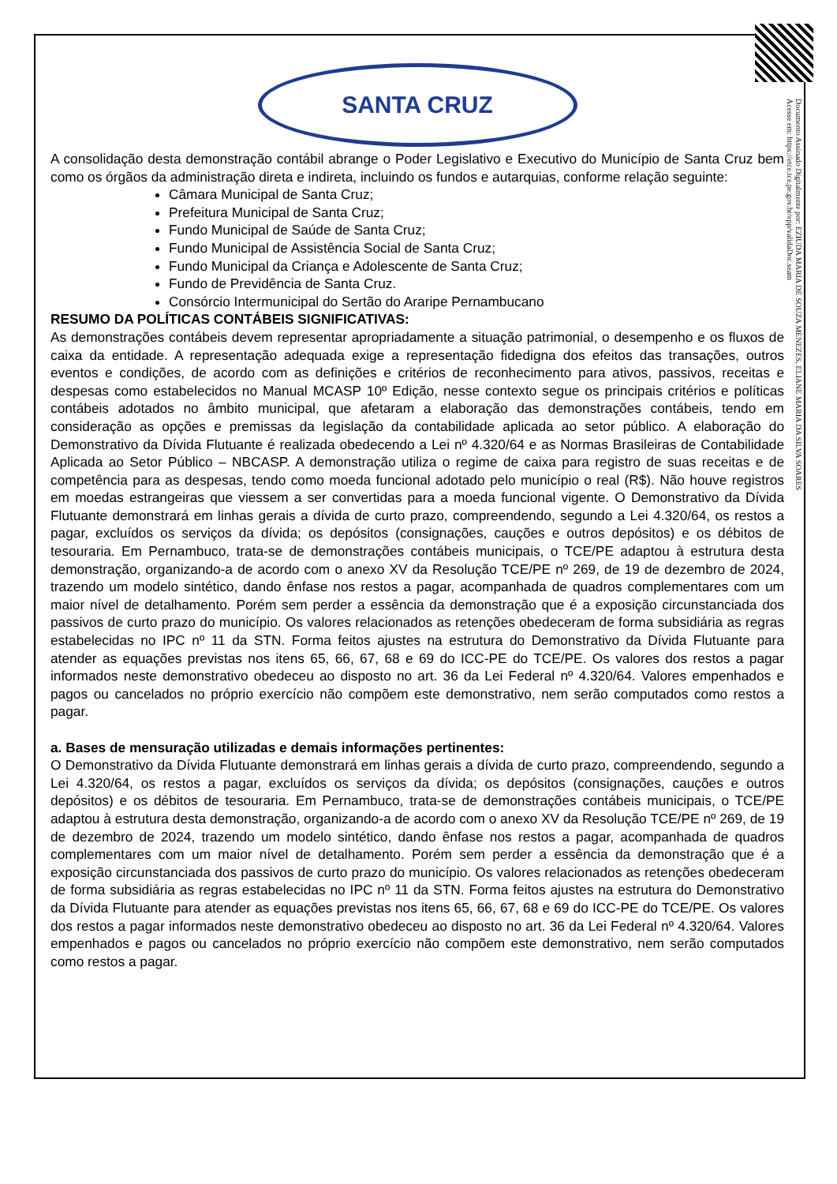Documento Assinado Digitalmente por: EZIUDA MARIA DE SOUZA MENEZES, ELIANE MARIA DA SILVA SOARES
Acesse em: https://etce.tce.pe.gov.br/epp/validaDoc.seam
SANTA CRUZ
A consolidação desta demonstração contábil abrange o Poder Legislativo e Executivo do Município de Santa Cruz bem como os órgãos da administração direta e indireta, incluindo os fundos e autarquias, conforme relação seguinte:
Câmara Municipal de Santa Cruz;
Prefeitura Municipal de Santa Cruz;
Fundo Municipal de Saúde de Santa Cruz;
Fundo Municipal de Assistência Social de Santa Cruz;
Fundo Municipal da Criança e Adolescente de Santa Cruz;
Fundo de Previdência de Santa Cruz.
Consórcio Intermunicipal do Sertão do Araripe Pernambucano
RESUMO DA POLÍTICAS CONTÁBEIS SIGNIFICATIVAS:
As demonstrações contábeis devem representar apropriadamente a situação patrimonial, o desempenho e os fluxos de caixa da entidade. A representação adequada exige a representação fidedigna dos efeitos das transações, outros eventos e condições, de acordo com as definições e critérios de reconhecimento para ativos, passivos, receitas e despesas como estabelecidos no Manual MCASP 10º Edição, nesse contexto segue os principais critérios e políticas contábeis adotados no âmbito municipal, que afetaram a elaboração das demonstrações contábeis, tendo em consideração as opções e premissas da legislação da contabilidade aplicada ao setor público. A elaboração do Demonstrativo da Dívida Flutuante é realizada obedecendo a Lei nº 4.320/64 e as Normas Brasileiras de Contabilidade Aplicada ao Setor Público – NBCASP. A demonstração utiliza o regime de caixa para registro de suas receitas e de competência para as despesas, tendo como moeda funcional adotado pelo município o real (R$). Não houve registros em moedas estrangeiras que viessem a ser convertidas para a moeda funcional vigente. O Demonstrativo da Dívida Flutuante demonstrará em linhas gerais a dívida de curto prazo, compreendendo, segundo a Lei 4.320/64, os restos a pagar, excluídos os serviços da dívida; os depósitos (consignações, cauções e outros depósitos) e os débitos de tesouraria. Em Pernambuco, trata-se de demonstrações contábeis municipais, o TCE/PE adaptou à estrutura desta demonstração, organizando-a de acordo com o anexo XV da Resolução TCE/PE nº 269, de 19 de dezembro de 2024, trazendo um modelo sintético, dando ênfase nos restos a pagar, acompanhada de quadros complementares com um maior nível de detalhamento. Porém sem perder a essência da demonstração que é a exposição circunstanciada dos passivos de curto prazo do município. Os valores relacionados as retenções obedeceram de forma subsidiária as regras estabelecidas no IPC nº 11 da STN. Forma feitos ajustes na estrutura do Demonstrativo da Dívida Flutuante para atender as equações previstas nos itens 65, 66, 67, 68 e 69 do ICC-PE do TCE/PE. Os valores dos restos a pagar informados neste demonstrativo obedeceu ao disposto no art. 36 da Lei Federal nº 4.320/64. Valores empenhados e pagos ou cancelados no próprio exercício não compõem este demonstrativo, nem serão computados como restos a pagar.
a. Bases de mensuração utilizadas e demais informações pertinentes:
O Demonstrativo da Dívida Flutuante demonstrará em linhas gerais a dívida de curto prazo, compreendendo, segundo a Lei 4.320/64, os restos a pagar, excluídos os serviços da dívida; os depósitos (consignações, cauções e outros depósitos) e os débitos de tesouraria. Em Pernambuco, trata-se de demonstrações contábeis municipais, o TCE/PE adaptou à estrutura desta demonstração, organizando-a de acordo com o anexo XV da Resolução TCE/PE nº 269, de 19 de dezembro de 2024, trazendo um modelo sintético, dando ênfase nos restos a pagar, acompanhada de quadros complementares com um maior nível de detalhamento. Porém sem perder a essência da demonstração que é a exposição circunstanciada dos passivos de curto prazo do município. Os valores relacionados as retenções obedeceram de forma subsidiária as regras estabelecidas no IPC nº 11 da STN. Forma feitos ajustes na estrutura do Demonstrativo da Dívida Flutuante para atender as equações previstas nos itens 65, 66, 67, 68 e 69 do ICC-PE do TCE/PE. Os valores dos restos a pagar informados neste demonstrativo obedeceu ao disposto no art. 36 da Lei Federal nº 4.320/64. Valores empenhados e pagos ou cancelados no próprio exercício não compõem este demonstrativo, nem serão computados como restos a pagar.